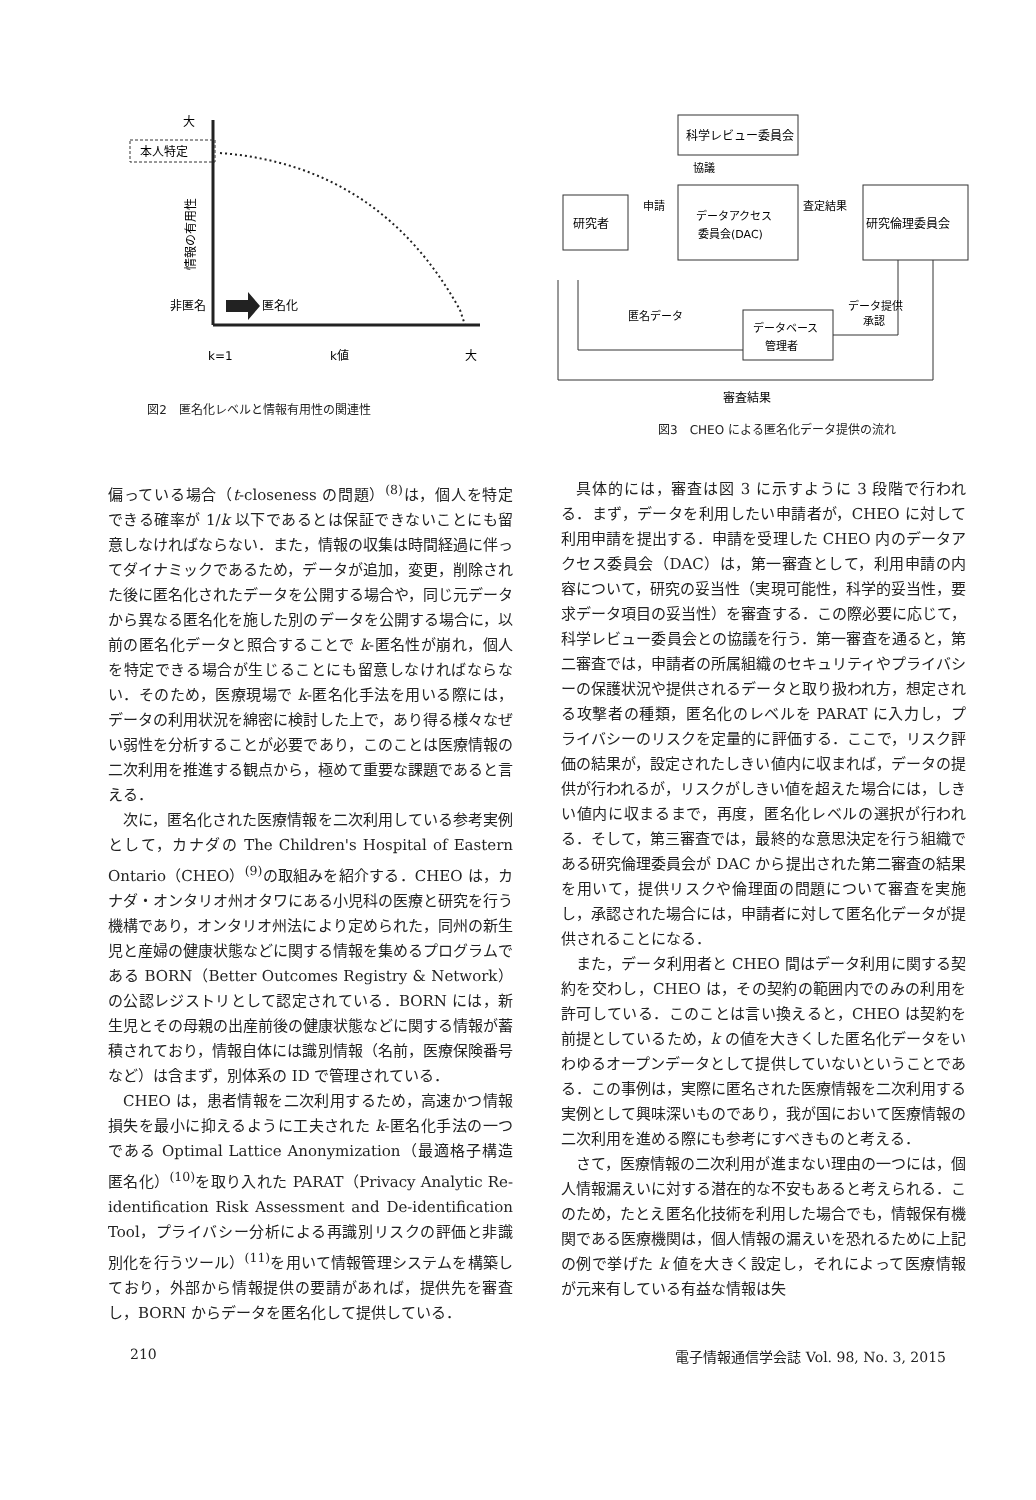本人特定
大
情報の有用性
非匿名
匿名化
k=1
k値
大
図2　匿名化レベルと情報有用性の関連性
科学レビュー委員会
協議
研究者
申請
データアクセス
委員会(DAC)
査定結果
研究倫理委員会
匿名データ
データベース
管理者
データ提供
承認
審査結果
図3　CHEO による匿名化データ提供の流れ
偏っている場合（t-closeness の問題）<sup>(8)</sup>は，個人を特定できる確率が 1/k 以下であるとは保証できないことにも留意しなければならない．また，情報の収集は時間経過に伴ってダイナミックであるため，データが追加，変更，削除された後に匿名化されたデータを公開する場合や，同じ元データから異なる匿名化を施した別のデータを公開する場合に，以前の匿名化データと照合することで k-匿名性が崩れ，個人を特定できる場合が生じることにも留意しなければならない．そのため，医療現場で k-匿名化手法を用いる際には，データの利用状況を綿密に検討した上で，あり得る様々なぜい弱性を分析することが必要であり，このことは医療情報の二次利用を推進する観点から，極めて重要な課題であると言える．
次に，匿名化された医療情報を二次利用している参考実例として，カナダの The Children's Hospital of Eastern Ontario（CHEO）<sup>(9)</sup>の取組みを紹介する．CHEO は，カナダ・オンタリオ州オタワにある小児科の医療と研究を行う機構であり，オンタリオ州法により定められた，同州の新生児と産婦の健康状態などに関する情報を集めるプログラムである BORN（Better Outcomes Registry & Network）の公認レジストリとして認定されている．BORN には，新生児とその母親の出産前後の健康状態などに関する情報が蓄積されており，情報自体には識別情報（名前，医療保険番号など）は含まず，別体系の ID で管理されている．
CHEO は，患者情報を二次利用するため，高速かつ情報損失を最小に抑えるように工夫された k-匿名化手法の一つである Optimal Lattice Anonymization（最適格子構造匿名化）<sup>(10)</sup>を取り入れた PARAT（Privacy Analytic Re-identification Risk Assessment and De-identification Tool，プライバシー分析による再識別リスクの評価と非識別化を行うツール）<sup>(11)</sup>を用いて情報管理システムを構築しており，外部から情報提供の要請があれば，提供先を審査し，BORN からデータを匿名化して提供している．
具体的には，審査は図 3 に示すように 3 段階で行われる．まず，データを利用したい申請者が，CHEO に対して利用申請を提出する．申請を受理した CHEO 内のデータアクセス委員会（DAC）は，第一審査として，利用申請の内容について，研究の妥当性（実現可能性，科学的妥当性，要求データ項目の妥当性）を審査する．この際必要に応じて，科学レビュー委員会との協議を行う．第一審査を通ると，第二審査では，申請者の所属組織のセキュリティやプライバシーの保護状況や提供されるデータと取り扱われ方，想定される攻撃者の種類，匿名化のレベルを PARAT に入力し，プライバシーのリスクを定量的に評価する．ここで，リスク評価の結果が，設定されたしきい値内に収まれば，データの提供が行われるが，リスクがしきい値を超えた場合には，しきい値内に収まるまで，再度，匿名化レベルの選択が行われる．そして，第三審査では，最終的な意思決定を行う組織である研究倫理委員会が DAC から提出された第二審査の結果を用いて，提供リスクや倫理面の問題について審査を実施し，承認された場合には，申請者に対して匿名化データが提供されることになる．
また，データ利用者と CHEO 間はデータ利用に関する契約を交わし，CHEO は，その契約の範囲内でのみの利用を許可している．このことは言い換えると，CHEO は契約を前提としているため，k の値を大きくした匿名化データをいわゆるオープンデータとして提供していないということである．この事例は，実際に匿名された医療情報を二次利用する実例として興味深いものであり，我が国において医療情報の二次利用を進める際にも参考にすべきものと考える．
さて，医療情報の二次利用が進まない理由の一つには，個人情報漏えいに対する潜在的な不安もあると考えられる．このため，たとえ匿名化技術を利用した場合でも，情報保有機関である医療機関は，個人情報の漏えいを恐れるために上記の例で挙げた k 値を大きく設定し，それによって医療情報が元来有している有益な情報は失
210 電子情報通信学会誌 Vol. 98, No. 3, 2015